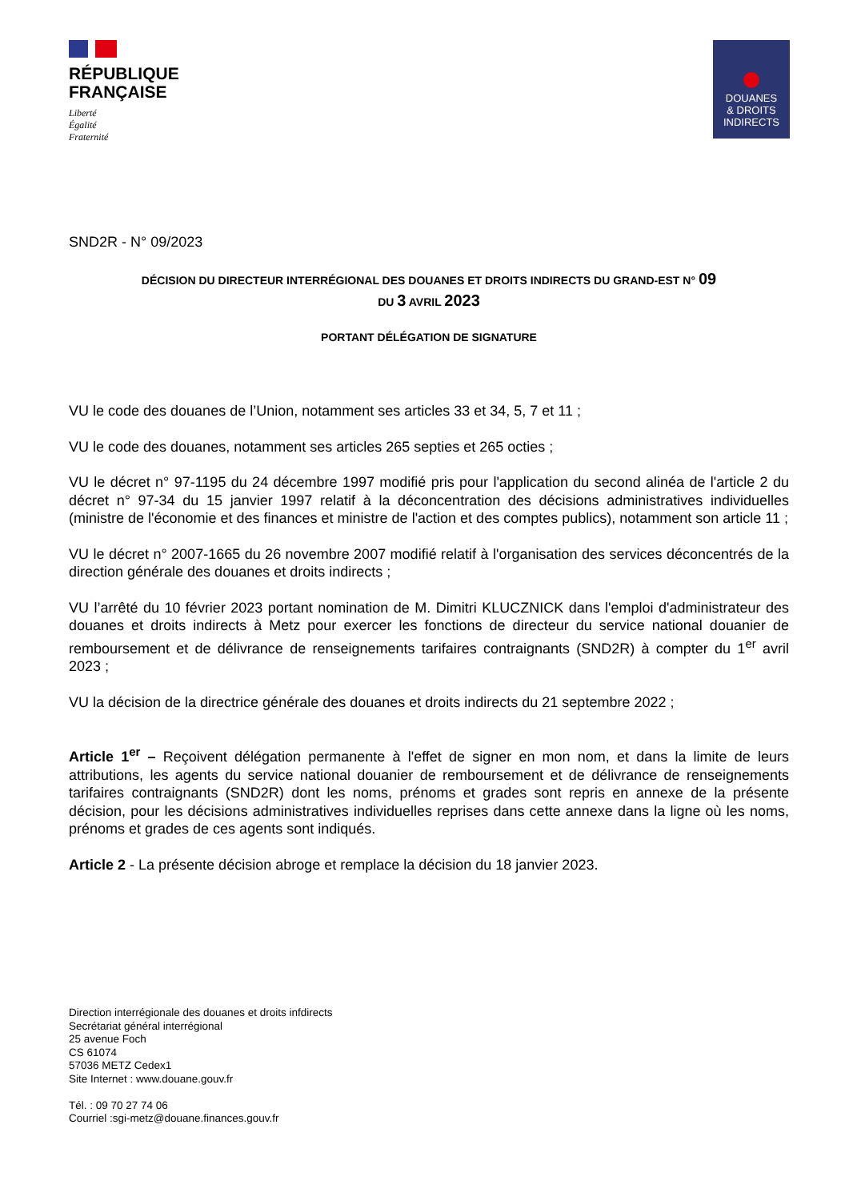RÉPUBLIQUE
FRANÇAISE
Liberté
Égalité
Fraternité
DOUANES
& DROITS
INDIRECTS
SND2R - N° 09/2023
DÉCISION DU DIRECTEUR INTERRÉGIONAL DES DOUANES ET DROITS INDIRECTS DU GRAND-EST N° 09
DU 3 AVRIL 2023
PORTANT DÉLÉGATION DE SIGNATURE
VU le code des douanes de l’Union, notamment ses articles 33 et 34, 5, 7 et 11 ;
VU le code des douanes, notamment ses articles 265 septies et 265 octies ;
VU le décret n° 97-1195 du 24 décembre 1997 modifié pris pour l'application du second alinéa de l'article 2 du décret n° 97-34 du 15 janvier 1997 relatif à la déconcentration des décisions administratives individuelles (ministre de l'économie et des finances et ministre de l'action et des comptes publics), notamment son article 11 ;
VU le décret n° 2007-1665 du 26 novembre 2007 modifié relatif à l'organisation des services déconcentrés de la direction générale des douanes et droits indirects ;
VU l’arrêté du 10 février 2023 portant nomination de M. Dimitri KLUCZNICK dans l'emploi d'administrateur des douanes et droits indirects à Metz pour exercer les fonctions de directeur du service national douanier de remboursement et de délivrance de renseignements tarifaires contraignants (SND2R) à compter du 1<sup>er</sup> avril 2023 ;
VU la décision de la directrice générale des douanes et droits indirects du 21 septembre 2022 ;
Article 1<sup>er</sup> – Reçoivent délégation permanente à l'effet de signer en mon nom, et dans la limite de leurs attributions, les agents du service national douanier de remboursement et de délivrance de renseignements tarifaires contraignants (SND2R) dont les noms, prénoms et grades sont repris en annexe de la présente décision, pour les décisions administratives individuelles reprises dans cette annexe dans la ligne où les noms, prénoms et grades de ces agents sont indiqués.
Article 2 - La présente décision abroge et remplace la décision du 18 janvier 2023.
Direction interrégionale des douanes et droits infdirects
Secrétariat général interrégional
25 avenue Foch
CS 61074
57036 METZ Cedex1
Site Internet : www.douane.gouv.fr
Tél. : 09 70 27 74 06
Courriel :sgi-metz@douane.finances.gouv.fr